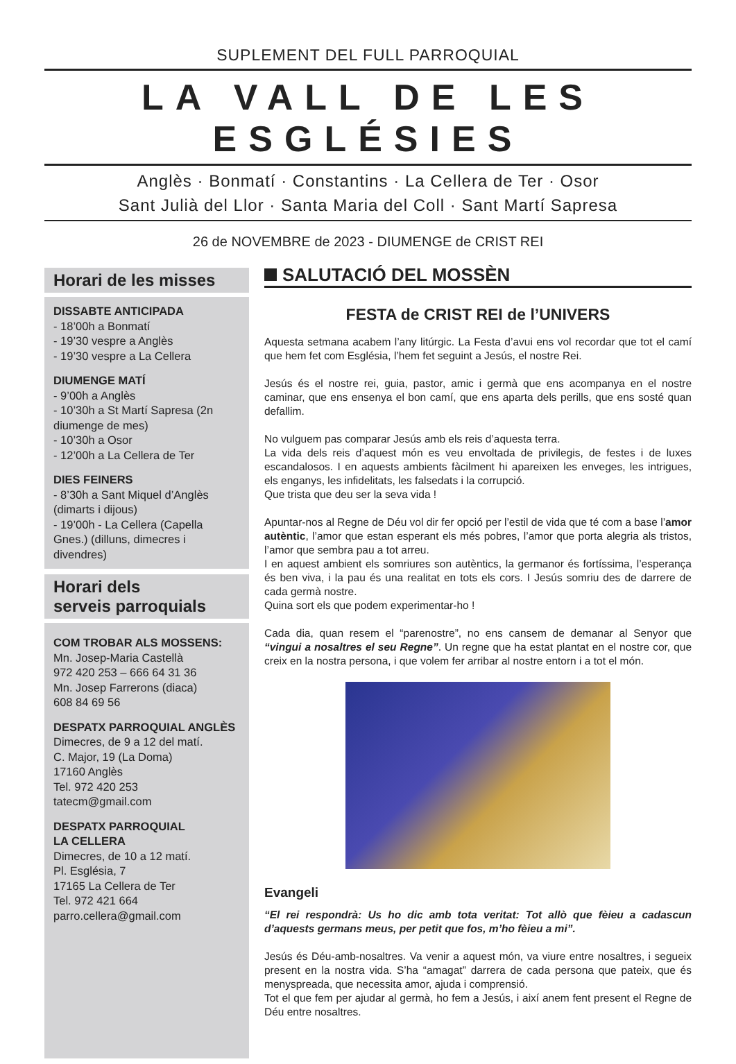SUPLEMENT DEL FULL PARROQUIAL
LA VALL DE LES ESGLÉSIES
Anglès · Bonmatí · Constantins · La Cellera de Ter · Osor
Sant Julià del Llor · Santa Maria del Coll · Sant Martí Sapresa
26 de NOVEMBRE de 2023 - DIUMENGE de CRIST REI
Horari de les misses
DISSABTE ANTICIPADA
- 18’00h a Bonmatí
- 19’30 vespre a Anglès
- 19’30 vespre a La Cellera
DIUMENGE MATÍ
- 9’00h a Anglès
- 10’30h a St Martí Sapresa (2n diumenge de mes)
- 10’30h a Osor
- 12’00h a La Cellera de Ter
DIES FEINERS
- 8’30h a Sant Miquel d’Anglès (dimarts i dijous)
- 19’00h - La Cellera (Capella Gnes.) (dilluns, dimecres i divendres)
Horari dels
serveis parroquials
COM TROBAR ALS MOSSENS:
Mn. Josep-Maria Castellà
972 420 253 – 666 64 31 36
Mn. Josep Farrerons (diaca)
608 84 69 56
DESPATX PARROQUIAL ANGLÈS
Dimecres, de 9 a 12 del matí.
C. Major, 19 (La Doma)
17160 Anglès
Tel. 972 420 253
tatecm@gmail.com
DESPATX PARROQUIAL
LA CELLERA
Dimecres, de 10 a 12 matí.
Pl. Església, 7
17165 La Cellera de Ter
Tel. 972 421 664
parro.cellera@gmail.com
SALUTACIÓ DEL MOSSÈN
FESTA de CRIST REI de l’UNIVERS
Aquesta setmana acabem l’any litúrgic. La Festa d’avui ens vol recordar que tot el camí que hem fet com Església, l’hem fet seguint a Jesús, el nostre Rei.
Jesús és el nostre rei, guia, pastor, amic i germà que ens acompanya en el nostre caminar, que ens ensenya el bon camí, que ens aparta dels perills, que ens sosté quan defallim.
No vulguem pas comparar Jesús amb els reis d’aquesta terra.
La vida dels reis d’aquest món es veu envoltada de privilegis, de festes i de luxes escandalosos. I en aquests ambients fàcilment hi apareixen les enveges, les intrigues, els enganys, les infidelitats, les falsedats i la corrupció.
Que trista que deu ser la seva vida !
Apuntar-nos al Regne de Déu vol dir fer opció per l’estil de vida que té com a base l’amor autèntic, l’amor que estan esperant els més pobres, l’amor que porta alegria als tristos, l’amor que sembra pau a tot arreu.
I en aquest ambient els somriures son autèntics, la germanor és fortíssima, l’esperança és ben viva, i la pau és una realitat en tots els cors. I Jesús somriu des de darrere de cada germà nostre.
Quina sort els que podem experimentar-ho !
Cada dia, quan resem el “parenostre”, no ens cansem de demanar al Senyor que “vingui a nosaltres el seu Regne”. Un regne que ha estat plantat en el nostre cor, que creix en la nostra persona, i que volem fer arribar al nostre entorn i a tot el món.
Evangeli
“El rei respondrà: Us ho dic amb tota veritat: Tot allò que fèieu a cadascun d’aquests germans meus, per petit que fos, m’ho fèieu a mi”.
Jesús és Déu-amb-nosaltres. Va venir a aquest món, va viure entre nosaltres, i segueix present en la nostra vida. S’ha “amagat” darrera de cada persona que pateix, que és menyspreada, que necessita amor, ajuda i comprensió.
Tot el que fem per ajudar al germà, ho fem a Jesús, i així anem fent present el Regne de Déu entre nosaltres.